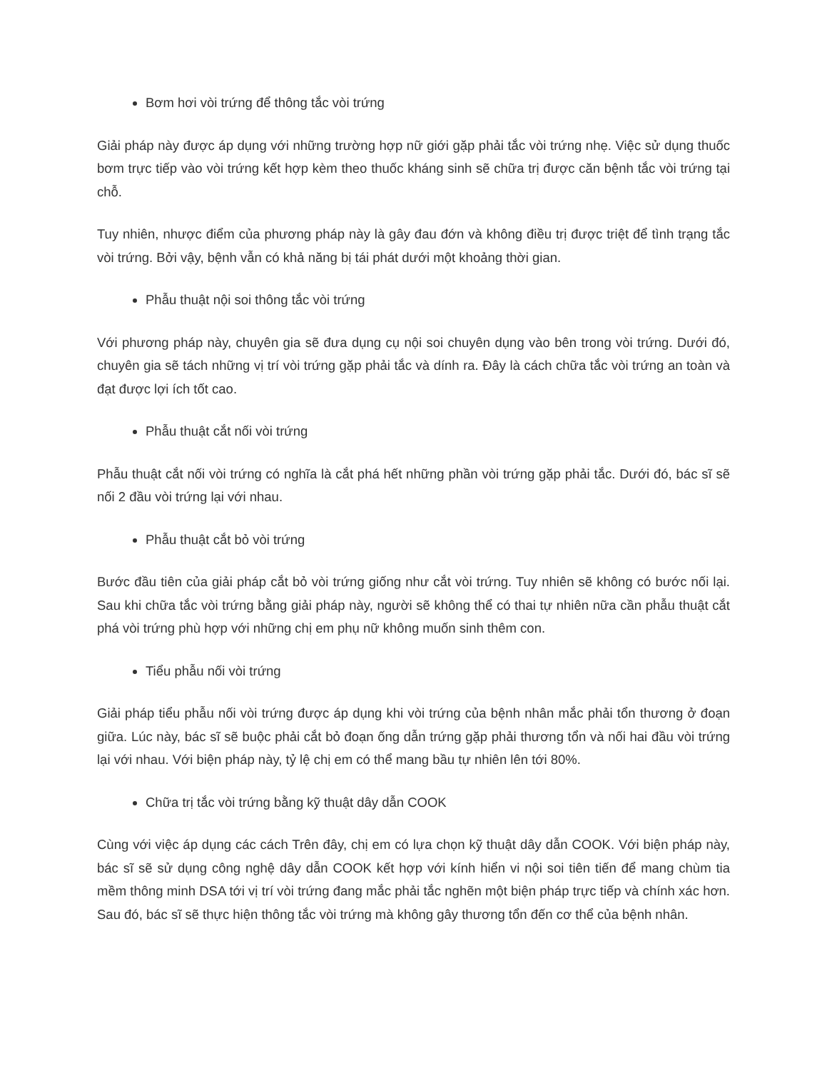Bơm hơi vòi trứng để thông tắc vòi trứng
Giải pháp này được áp dụng với những trường hợp nữ giới gặp phải tắc vòi trứng nhẹ. Việc sử dụng thuốc bơm trực tiếp vào vòi trứng kết hợp kèm theo thuốc kháng sinh sẽ chữa trị được căn bệnh tắc vòi trứng tại chỗ.
Tuy nhiên, nhược điểm của phương pháp này là gây đau đớn và không điều trị được triệt để tình trạng tắc vòi trứng. Bởi vậy, bệnh vẫn có khả năng bị tái phát dưới một khoảng thời gian.
Phẫu thuật nội soi thông tắc vòi trứng
Với phương pháp này, chuyên gia sẽ đưa dụng cụ nội soi chuyên dụng vào bên trong vòi trứng. Dưới đó, chuyên gia sẽ tách những vị trí vòi trứng gặp phải tắc và dính ra. Đây là cách chữa tắc vòi trứng an toàn và đạt được lợi ích tốt cao.
Phẫu thuật cắt nối vòi trứng
Phẫu thuật cắt nối vòi trứng có nghĩa là cắt phá hết những phần vòi trứng gặp phải tắc. Dưới đó, bác sĩ sẽ nối 2 đầu vòi trứng lại với nhau.
Phẫu thuật cắt bỏ vòi trứng
Bước đầu tiên của giải pháp cắt bỏ vòi trứng giống như cắt vòi trứng. Tuy nhiên sẽ không có bước nối lại. Sau khi chữa tắc vòi trứng bằng giải pháp này, người sẽ không thể có thai tự nhiên nữa cần phẫu thuật cắt phá vòi trứng phù hợp với những chị em phụ nữ không muốn sinh thêm con.
Tiểu phẫu nối vòi trứng
Giải pháp tiểu phẫu nối vòi trứng được áp dụng khi vòi trứng của bệnh nhân mắc phải tổn thương ở đoạn giữa. Lúc này, bác sĩ sẽ buộc phải cắt bỏ đoạn ống dẫn trứng gặp phải thương tổn và nối hai đầu vòi trứng lại với nhau. Với biện pháp này, tỷ lệ chị em có thể mang bầu tự nhiên lên tới 80%.
Chữa trị tắc vòi trứng bằng kỹ thuật dây dẫn COOK
Cùng với việc áp dụng các cách Trên đây, chị em có lựa chọn kỹ thuật dây dẫn COOK. Với biện pháp này, bác sĩ sẽ sử dụng công nghệ dây dẫn COOK kết hợp với kính hiển vi nội soi tiên tiến để mang chùm tia mềm thông minh DSA tới vị trí vòi trứng đang mắc phải tắc nghẽn một biện pháp trực tiếp và chính xác hơn. Sau đó, bác sĩ sẽ thực hiện thông tắc vòi trứng mà không gây thương tổn đến cơ thể của bệnh nhân.